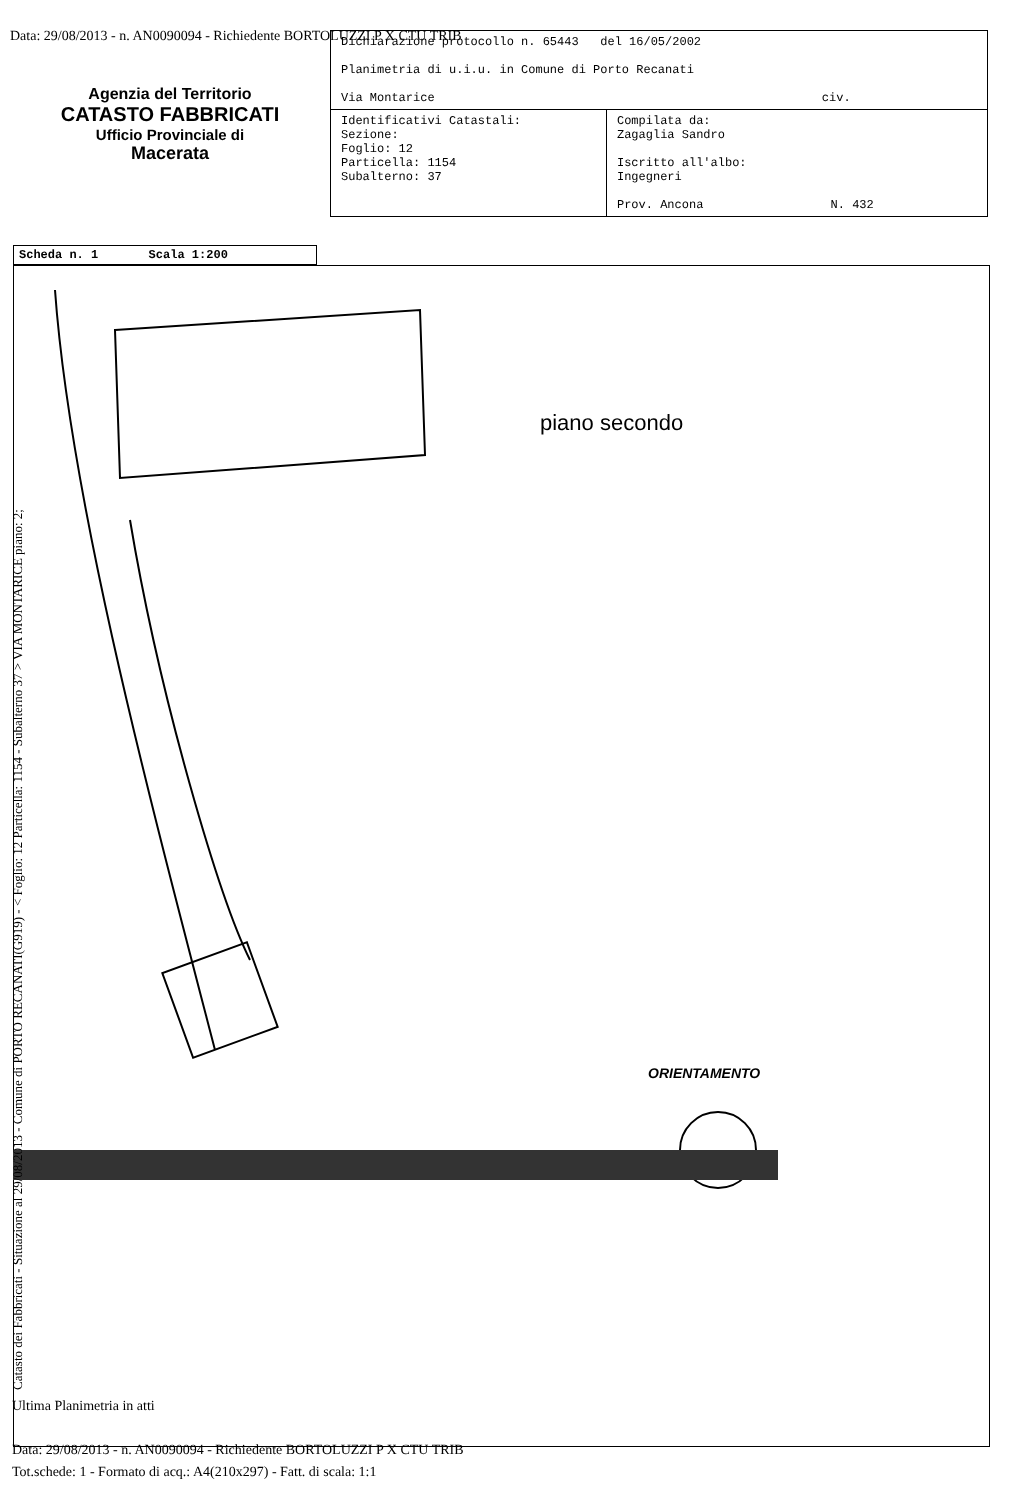Data: 29/08/2013 - n. AN0090094 - Richiedente BORTOLUZZI P X CTU TRIB
Agenzia del Territorio
CATASTO FABBRICATI
Ufficio Provinciale di
Macerata
| Dichiarazione protocollo n. 65443 del 16/05/2002 Planimetria di u.i.u. in Comune di Porto Recanati Via Montarice civ. | |
| Identificativi Catastali: Sezione: Foglio: 12 Particella: 1154 Subalterno: 37 | Compilata da: Zagaglia Sandro Iscritto all'albo: Ingegneri Prov. Ancona N. 432 |
Scheda n. 1 Scala 1:200
piano secondo
ORIENTAMENTO
Catasto dei Fabbricati - Situazione al 29/08/2013 - Comune di PORTO RECANATI(G919) - < Foglio: 12 Particella: 1154 - Subalterno 37 > VIA MONTARICE piano: 2;
Ultima Planimetria in atti
Data: 29/08/2013 - n. AN0090094 - Richiedente BORTOLUZZI P X CTU TRIB
Tot.schede: 1 - Formato di acq.: A4(210x297) - Fatt. di scala: 1:1